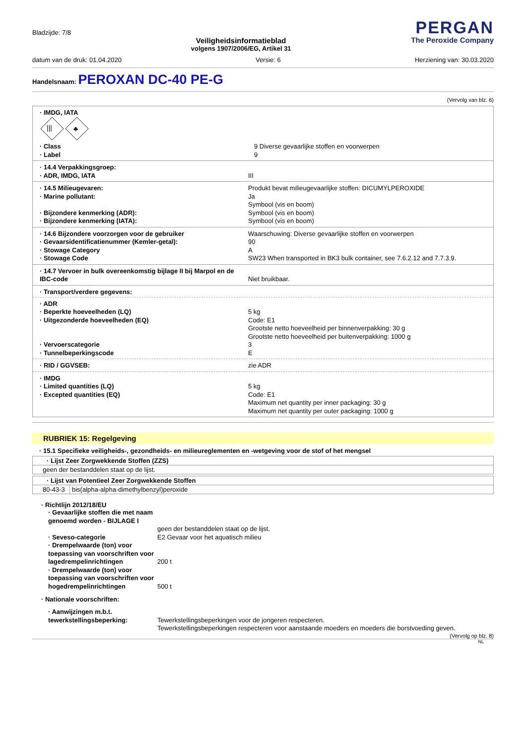Bladzijde: 7/8
Veiligheidsinformatieblad
volgens 1907/2006/EG, Artikel 31
PERGAN
The Peroxide Company
datum van de druk: 01.04.2020 Versie: 6 Herziening van: 30.03.2020
Handelsnaam:
PEROXAN DC-40 PE-G
(Vervolg van blz. 6)
· IMDG, IATA
|||
♣
· Class
· Label
9 Diverse gevaarlijke stoffen en voorwerpen
9
· 14.4 Verpakkingsgroep:
· ADR, IMDG, IATA
III
· 14.5 Milieugevaren:
· Marine pollutant:
· Bijzondere kenmerking (ADR):
· Bijzondere kenmerking (IATA):
Produkt bevat milieugevaarlijke stoffen: DICUMYLPEROXIDE
Ja
Symbool (vis en boom)
Symbool (vis en boom)
Symbool (vis en boom)
· 14.6 Bijzondere voorzorgen voor de gebruiker
· Gevaarsidentificatienummer (Kemler-getal):
· Stowage Category
· Stowage Code
Waarschuwing: Diverse gevaarlijke stoffen en voorwerpen
90
A
SW23 When transported in BK3 bulk container, see 7.6.2.12 and 7.7.3.9.
· 14.7 Vervoer in bulk overeenkomstig bijlage II bij Marpol en de IBC-code
Niet bruikbaar.
· Transport/verdere gegevens:
· ADR
· Beperkte hoeveelheden (LQ)
· Uitgezonderde hoeveelheden (EQ)
· Vervoerscategorie
· Tunnelbeperkingscode
5 kg
Code: E1
Grootste netto hoeveelheid per binnenverpakking: 30 g
Grootste netto hoeveelheid per buitenverpakking: 1000 g
3
E
· RID / GGVSEB:
zie ADR
· IMDG
· Limited quantities (LQ)
· Excepted quantities (EQ)
5 kg
Code: E1
Maximum net quantity per inner packaging: 30 g
Maximum net quantity per outer packaging: 1000 g
RUBRIEK 15: Regelgeving
· 15.1 Specifieke veiligheids-, gezondheids- en milieureglementen en -wetgeving voor de stof of het mengsel
| · Lijst Zeer Zorgwekkende Stoffen (ZZS) |
| --- |
| geen der bestanddelen staat op de lijst. |
| · Lijst van Potentieel Zeer Zorgwekkende Stoffen | |
| --- | --- |
| 80-43-3 | bis(alpha-alpha-dimethylbenzyl)peroxide |
· Richtlijn 2012/18/EU
· Gevaarlijke stoffen die met naam genoemd worden - BIJLAGE I
geen der bestanddelen staat op de lijst.
· Seveso-categorie
E2 Gevaar voor het aquatisch milieu
· Drempelwaarde (ton) voor toepassing van voorschriften voor lagedrempelinrichtingen
200 t
· Drempelwaarde (ton) voor toepassing van voorschriften voor hogedrempelinrichtingen
500 t
· Nationale voorschriften:
· Aanwijzingen m.b.t. tewerkstellingsbeperking:
Tewerkstellingsbeperkingen voor de jongeren respecteren.
Tewerkstellingsbeperkingen respecteren voor aanstaande moeders en moeders die borstvoeding geven.
(Vervolg op blz. 8)
NL